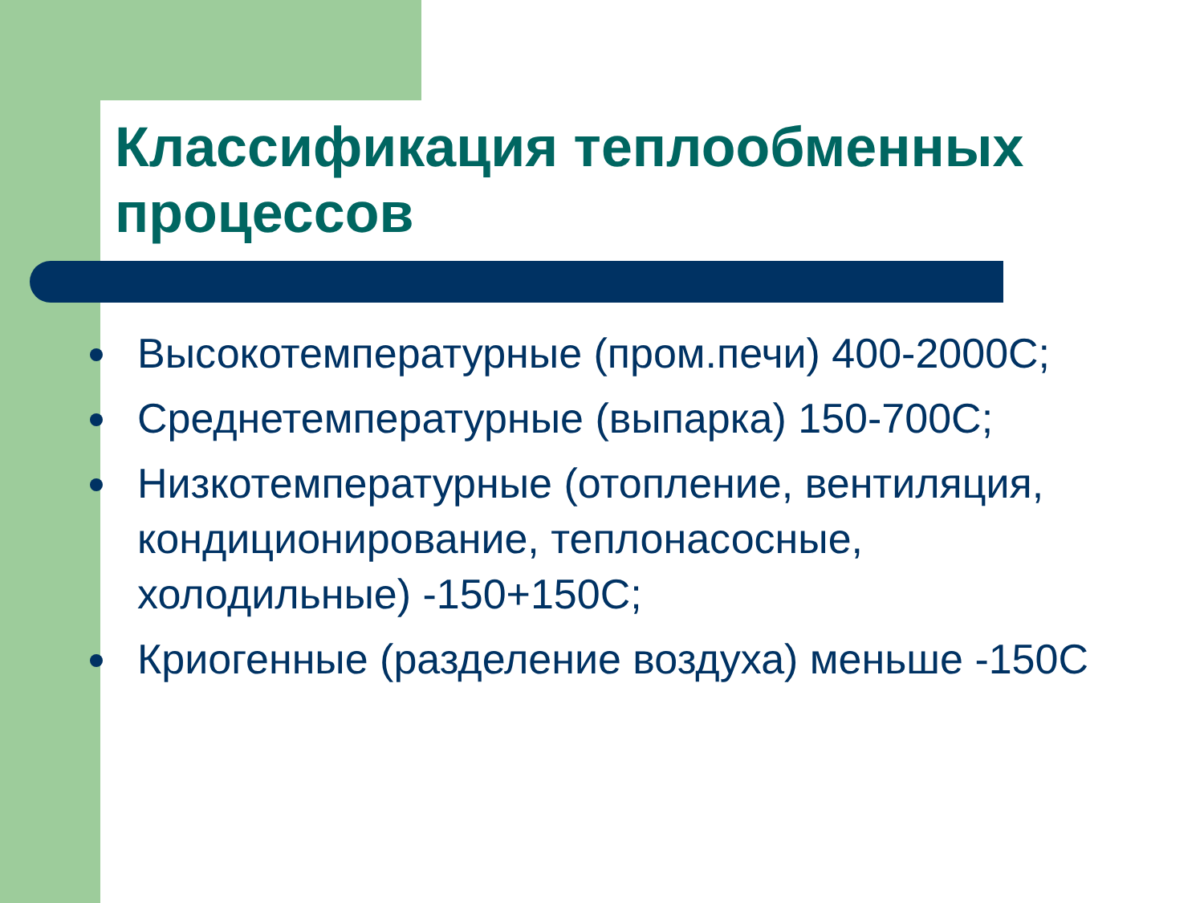Классификация теплообменных процессов
Высокотемпературные (пром.печи) 400-2000С;
Среднетемпературные (выпарка) 150-700С;
Низкотемпературные (отопление, вентиляция, кондиционирование, теплонасосные, холодильные) -150+150С;
Криогенные (разделение воздуха) меньше -150С